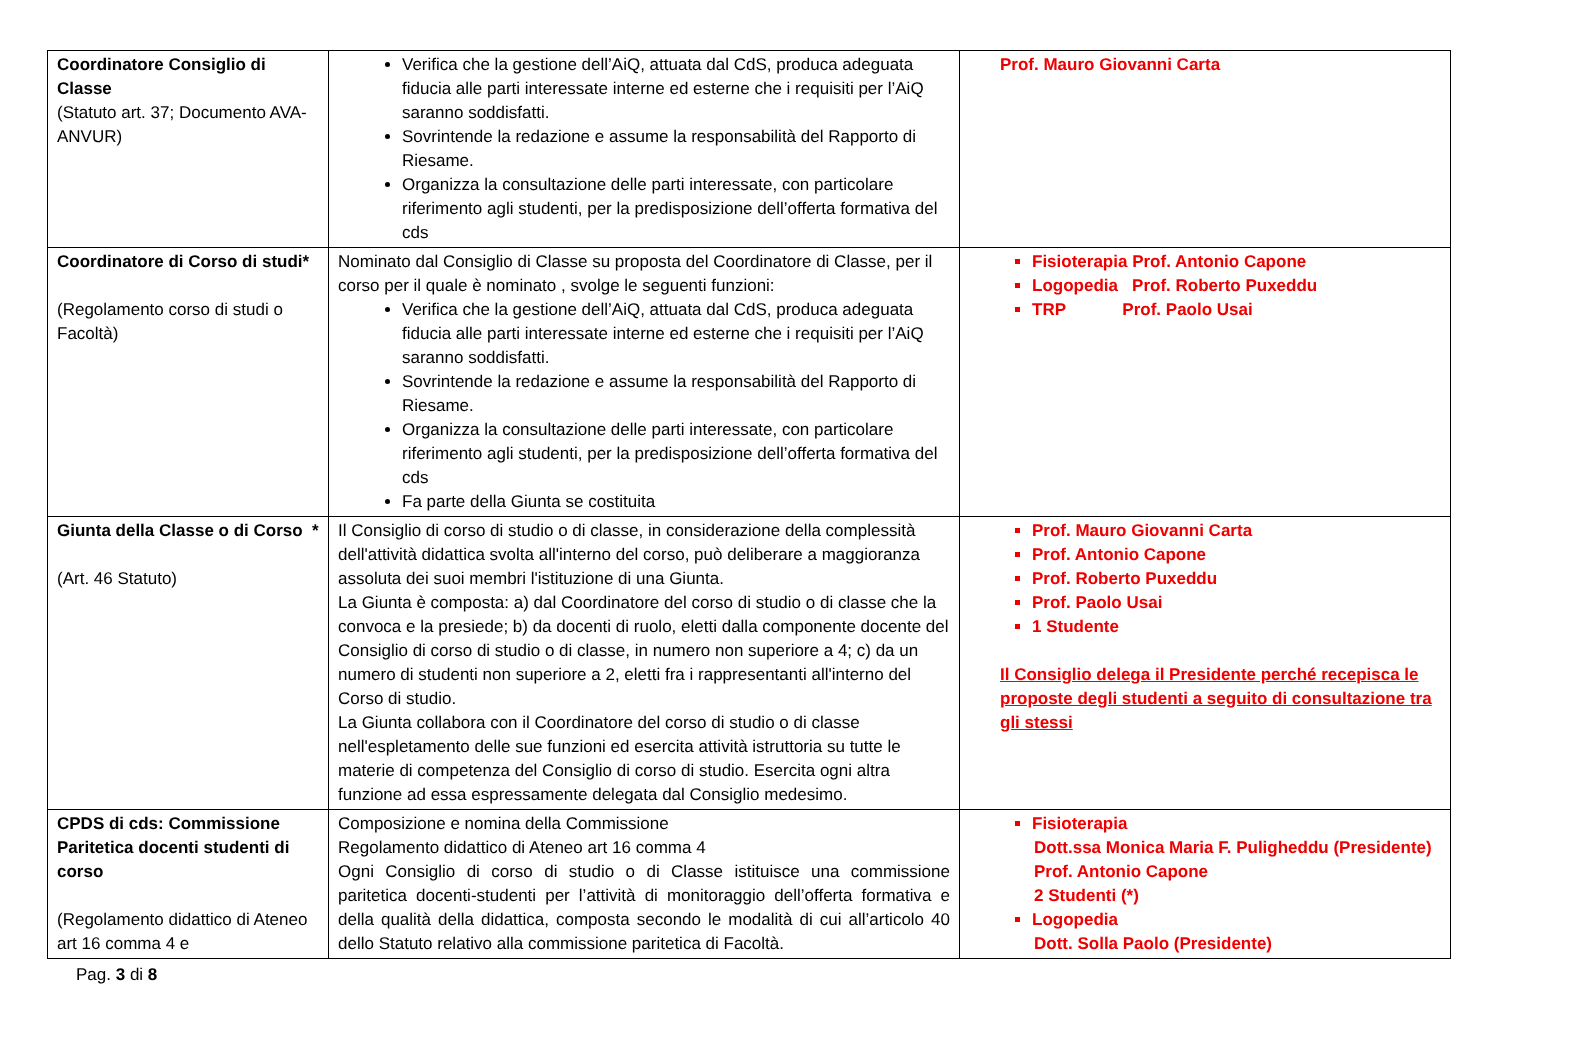| Coordinatore Consiglio di Classe (Statuto art. 37; Documento AVA-ANVUR) | Verifica che la gestione dell’AiQ, attuata dal CdS, produca adeguata fiducia alle parti interessate interne ed esterne che i requisiti per l’AiQ saranno soddisfatti. Sovrintende la redazione e assume la responsabilità del Rapporto di Riesame. Organizza la consultazione delle parti interessate, con particolare riferimento agli studenti, per la predisposizione dell’offerta formativa del cds | Prof. Mauro Giovanni Carta |
| Coordinatore di Corso di studi* (Regolamento corso di studi o Facoltà) | Nominato dal Consiglio di Classe su proposta del Coordinatore di Classe, per il corso per il quale è nominato , svolge le seguenti funzioni: Verifica che la gestione dell’AiQ, attuata dal CdS, produca adeguata fiducia alle parti interessate interne ed esterne che i requisiti per l’AiQ saranno soddisfatti. Sovrintende la redazione e assume la responsabilità del Rapporto di Riesame. Organizza la consultazione delle parti interessate, con particolare riferimento agli studenti, per la predisposizione dell’offerta formativa del cds Fa parte della Giunta se costituita | Fisioterapia Prof. Antonio Capone Logopedia Prof. Roberto Puxeddu TRP Prof. Paolo Usai |
| Giunta della Classe o di Corso * (Art. 46 Statuto) | Il Consiglio di corso di studio o di classe, in considerazione della complessità dell'attività didattica svolta all'interno del corso, può deliberare a maggioranza assoluta dei suoi membri l'istituzione di una Giunta. La Giunta è composta: a) dal Coordinatore del corso di studio o di classe che la convoca e la presiede; b) da docenti di ruolo, eletti dalla componente docente del Consiglio di corso di studio o di classe, in numero non superiore a 4; c) da un numero di studenti non superiore a 2, eletti fra i rappresentanti all'interno del Corso di studio. La Giunta collabora con il Coordinatore del corso di studio o di classe nell'espletamento delle sue funzioni ed esercita attività istruttoria su tutte le materie di competenza del Consiglio di corso di studio. Esercita ogni altra funzione ad essa espressamente delegata dal Consiglio medesimo. | Prof. Mauro Giovanni Carta Prof. Antonio Capone Prof. Roberto Puxeddu Prof. Paolo Usai 1 Studente Il Consiglio delega il Presidente perché recepisca le proposte degli studenti a seguito di consultazione tra gli stessi |
| CPDS di cds: Commissione Paritetica docenti studenti di corso (Regolamento didattico di Ateneo art 16 comma 4 e | Composizione e nomina della Commissione Regolamento didattico di Ateneo art 16 comma 4 Ogni Consiglio di corso di studio o di Classe istituisce una commissione paritetica docenti-studenti per l’attività di monitoraggio dell’offerta formativa e della qualità della didattica, composta secondo le modalità di cui all’articolo 40 dello Statuto relativo alla commissione paritetica di Facoltà. | Fisioterapia Dott.ssa Monica Maria F. Puligheddu (Presidente) Prof. Antonio Capone 2 Studenti (*) Logopedia Dott. Solla Paolo (Presidente) |
Pag. 3 di 8